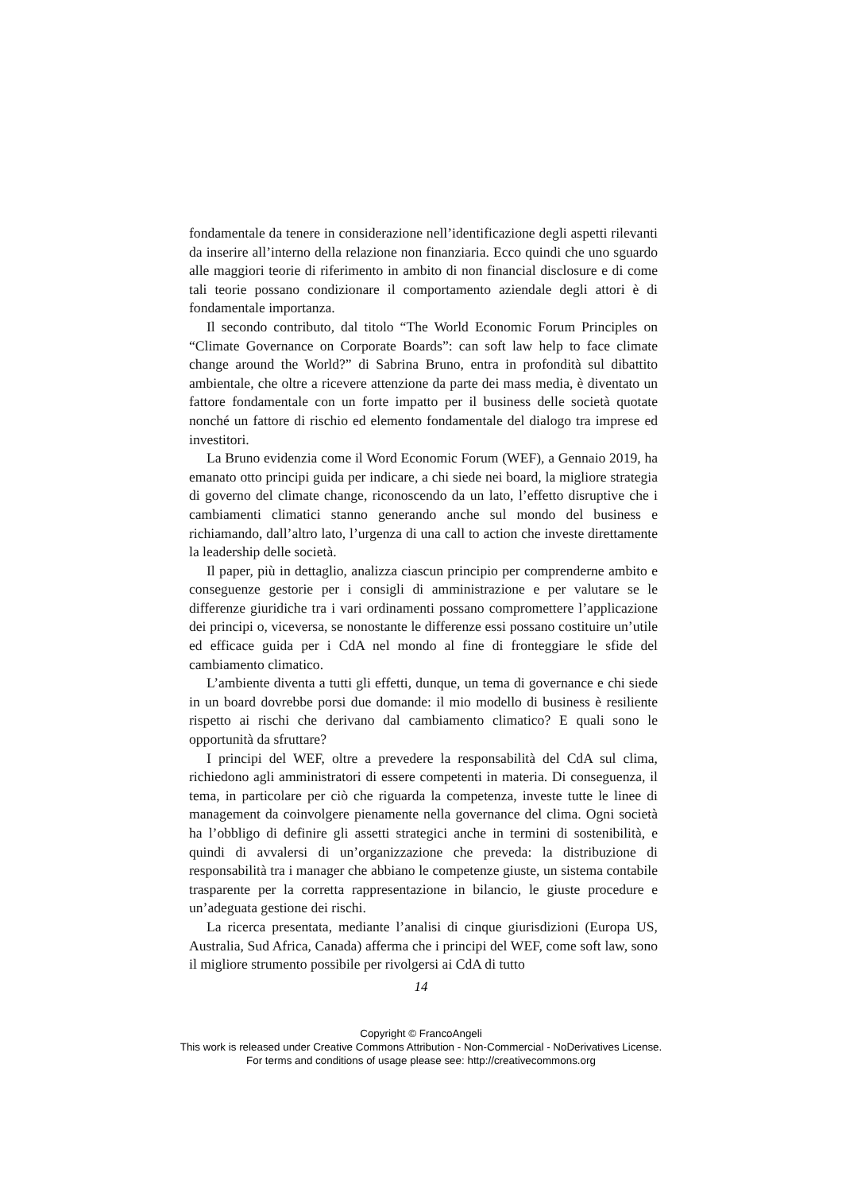fondamentale da tenere in considerazione nell’identificazione degli aspetti rilevanti da inserire all’interno della relazione non finanziaria. Ecco quindi che uno sguardo alle maggiori teorie di riferimento in ambito di non financial disclosure e di come tali teorie possano condizionare il comportamento aziendale degli attori è di fondamentale importanza.
Il secondo contributo, dal titolo “The World Economic Forum Principles on “Climate Governance on Corporate Boards”: can soft law help to face climate change around the World?” di Sabrina Bruno, entra in profondità sul dibattito ambientale, che oltre a ricevere attenzione da parte dei mass media, è diventato un fattore fondamentale con un forte impatto per il business delle società quotate nonché un fattore di rischio ed elemento fondamentale del dialogo tra imprese ed investitori.
La Bruno evidenzia come il Word Economic Forum (WEF), a Gennaio 2019, ha emanato otto principi guida per indicare, a chi siede nei board, la migliore strategia di governo del climate change, riconoscendo da un lato, l’effetto disruptive che i cambiamenti climatici stanno generando anche sul mondo del business e richiamando, dall’altro lato, l’urgenza di una call to action che investe direttamente la leadership delle società.
Il paper, più in dettaglio, analizza ciascun principio per comprenderne ambito e conseguenze gestorie per i consigli di amministrazione e per valutare se le differenze giuridiche tra i vari ordinamenti possano compromettere l’applicazione dei principi o, viceversa, se nonostante le differenze essi possano costituire un’utile ed efficace guida per i CdA nel mondo al fine di fronteggiare le sfide del cambiamento climatico.
L’ambiente diventa a tutti gli effetti, dunque, un tema di governance e chi siede in un board dovrebbe porsi due domande: il mio modello di business è resiliente rispetto ai rischi che derivano dal cambiamento climatico? E quali sono le opportunità da sfruttare?
I principi del WEF, oltre a prevedere la responsabilità del CdA sul clima, richiedono agli amministratori di essere competenti in materia. Di conseguenza, il tema, in particolare per ciò che riguarda la competenza, investe tutte le linee di management da coinvolgere pienamente nella governance del clima. Ogni società ha l’obbligo di definire gli assetti strategici anche in termini di sostenibilità, e quindi di avvalersi di un’organizzazione che preveda: la distribuzione di responsabilità tra i manager che abbiano le competenze giuste, un sistema contabile trasparente per la corretta rappresentazione in bilancio, le giuste procedure e un’adeguata gestione dei rischi.
La ricerca presentata, mediante l’analisi di cinque giurisdizioni (Europa US, Australia, Sud Africa, Canada) afferma che i principi del WEF, come soft law, sono il migliore strumento possibile per rivolgersi ai CdA di tutto
14
Copyright © FrancoAngeli
This work is released under Creative Commons Attribution - Non-Commercial - NoDerivatives License.
For terms and conditions of usage please see: http://creativecommons.org